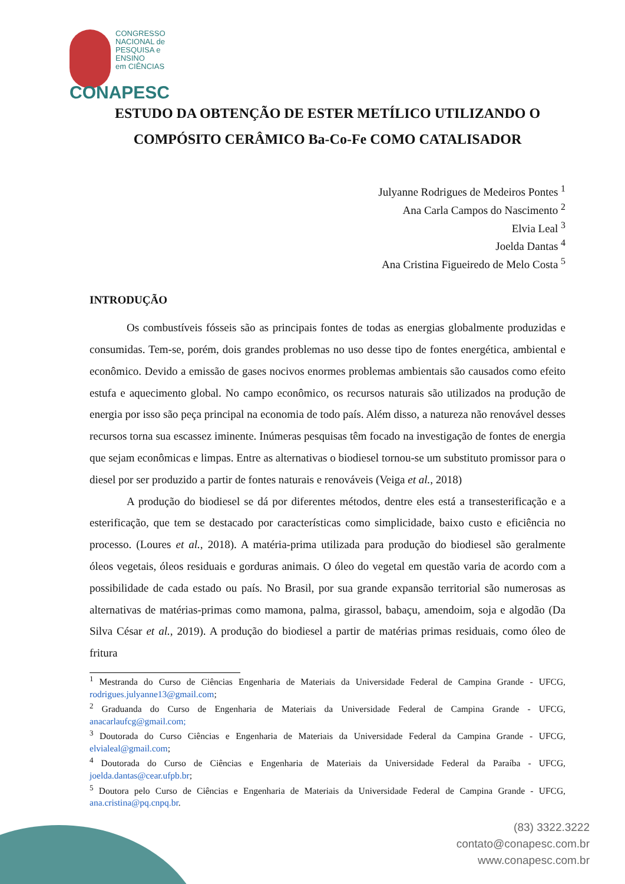CONGRESSO
NACIONAL de
PESQUISA e ENSINO
em CIÊNCIAS
CONAPESC
ESTUDO DA OBTENÇÃO DE ESTER METÍLICO UTILIZANDO O COMPÓSITO CERÂMICO Ba-Co-Fe COMO CATALISADOR
Julyanne Rodrigues de Medeiros Pontes <sup>1</sup>
Ana Carla Campos do Nascimento <sup>2</sup>
Elvia Leal <sup>3</sup>
Joelda Dantas <sup>4</sup>
Ana Cristina Figueiredo de Melo Costa <sup>5</sup>
INTRODUÇÃO
Os combustíveis fósseis são as principais fontes de todas as energias globalmente produzidas e consumidas. Tem-se, porém, dois grandes problemas no uso desse tipo de fontes energética, ambiental e econômico. Devido a emissão de gases nocivos enormes problemas ambientais são causados como efeito estufa e aquecimento global. No campo econômico, os recursos naturais são utilizados na produção de energia por isso são peça principal na economia de todo país. Além disso, a natureza não renovável desses recursos torna sua escassez iminente. Inúmeras pesquisas têm focado na investigação de fontes de energia que sejam econômicas e limpas. Entre as alternativas o biodiesel tornou-se um substituto promissor para o diesel por ser produzido a partir de fontes naturais e renováveis (Veiga et al., 2018)
A produção do biodiesel se dá por diferentes métodos, dentre eles está a transesterificação e a esterificação, que tem se destacado por características como simplicidade, baixo custo e eficiência no processo. (Loures et al., 2018). A matéria-prima utilizada para produção do biodiesel são geralmente óleos vegetais, óleos residuais e gorduras animais. O óleo do vegetal em questão varia de acordo com a possibilidade de cada estado ou país. No Brasil, por sua grande expansão territorial são numerosas as alternativas de matérias-primas como mamona, palma, girassol, babaçu, amendoim, soja e algodão (Da Silva César et al., 2019). A produção do biodiesel a partir de matérias primas residuais, como óleo de fritura
<sup>1</sup> Mestranda do Curso de Ciências Engenharia de Materiais da Universidade Federal de Campina Grande - UFCG, rodrigues.julyanne13@gmail.com;
<sup>2</sup> Graduanda do Curso de Engenharia de Materiais da Universidade Federal de Campina Grande - UFCG, anacarlaufcg@gmail.com;
<sup>3</sup> Doutorada do Curso Ciências e Engenharia de Materiais da Universidade Federal da Campina Grande - UFCG, elvialeal@gmail.com;
<sup>4</sup> Doutorada do Curso de Ciências e Engenharia de Materiais da Universidade Federal da Paraíba - UFCG, joelda.dantas@cear.ufpb.br;
<sup>5</sup> Doutora pelo Curso de Ciências e Engenharia de Materiais da Universidade Federal de Campina Grande - UFCG, ana.cristina@pq.cnpq.br.
(83) 3322.3222
contato@conapesc.com.br
www.conapesc.com.br